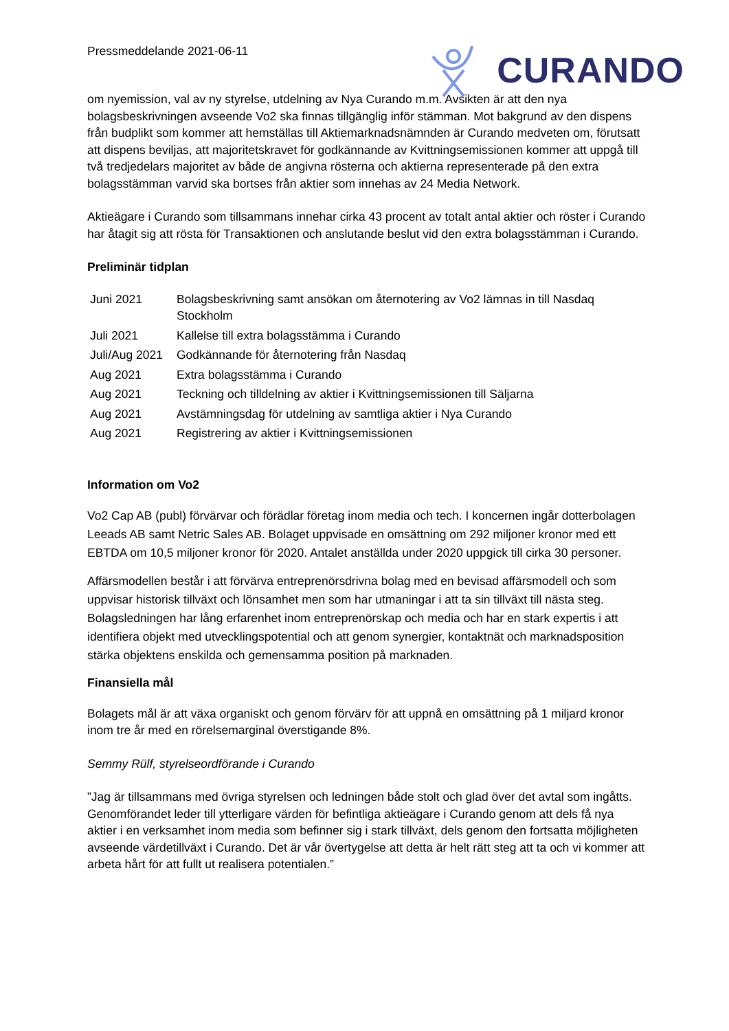Pressmeddelande 2021-06-11
CURANDO
om nyemission, val av ny styrelse, utdelning av Nya Curando m.m. Avsikten är att den nya bolagsbeskrivningen avseende Vo2 ska finnas tillgänglig inför stämman. Mot bakgrund av den dispens från budplikt som kommer att hemställas till Aktiemarknadsnämnden är Curando medveten om, förutsatt att dispens beviljas, att majoritetskravet för godkännande av Kvittningsemissionen kommer att uppgå till två tredjedelars majoritet av både de angivna rösterna och aktierna representerade på den extra bolagsstämman varvid ska bortses från aktier som innehas av 24 Media Network.
Aktieägare i Curando som tillsammans innehar cirka 43 procent av totalt antal aktier och röster i Curando har åtagit sig att rösta för Transaktionen och anslutande beslut vid den extra bolagsstämman i Curando.
Preliminär tidplan
| Juni 2021 | Bolagsbeskrivning samt ansökan om åternotering av Vo2 lämnas in till Nasdaq Stockholm |
| Juli 2021 | Kallelse till extra bolagsstämma i Curando |
| Juli/Aug 2021 | Godkännande för åternotering från Nasdaq |
| Aug 2021 | Extra bolagsstämma i Curando |
| Aug 2021 | Teckning och tilldelning av aktier i Kvittningsemissionen till Säljarna |
| Aug 2021 | Avstämningsdag för utdelning av samtliga aktier i Nya Curando |
| Aug 2021 | Registrering av aktier i Kvittningsemissionen |
Information om Vo2
Vo2 Cap AB (publ) förvärvar och förädlar företag inom media och tech. I koncernen ingår dotterbolagen Leeads AB samt Netric Sales AB. Bolaget uppvisade en omsättning om 292 miljoner kronor med ett EBTDA om 10,5 miljoner kronor för 2020. Antalet anställda under 2020 uppgick till cirka 30 personer.
Affärsmodellen består i att förvärva entreprenörsdrivna bolag med en bevisad affärsmodell och som uppvisar historisk tillväxt och lönsamhet men som har utmaningar i att ta sin tillväxt till nästa steg. Bolagsledningen har lång erfarenhet inom entreprenörskap och media och har en stark expertis i att identifiera objekt med utvecklingspotential och att genom synergier, kontaktnät och marknadsposition stärka objektens enskilda och gemensamma position på marknaden.
Finansiella mål
Bolagets mål är att växa organiskt och genom förvärv för att uppnå en omsättning på 1 miljard kronor inom tre år med en rörelsemarginal överstigande 8%.
Semmy Rülf, styrelseordförande i Curando
”Jag är tillsammans med övriga styrelsen och ledningen både stolt och glad över det avtal som ingåtts. Genomförandet leder till ytterligare värden för befintliga aktieägare i Curando genom att dels få nya aktier i en verksamhet inom media som befinner sig i stark tillväxt, dels genom den fortsatta möjligheten avseende värdetillväxt i Curando. Det är vår övertygelse att detta är helt rätt steg att ta och vi kommer att arbeta hårt för att fullt ut realisera potentialen.”